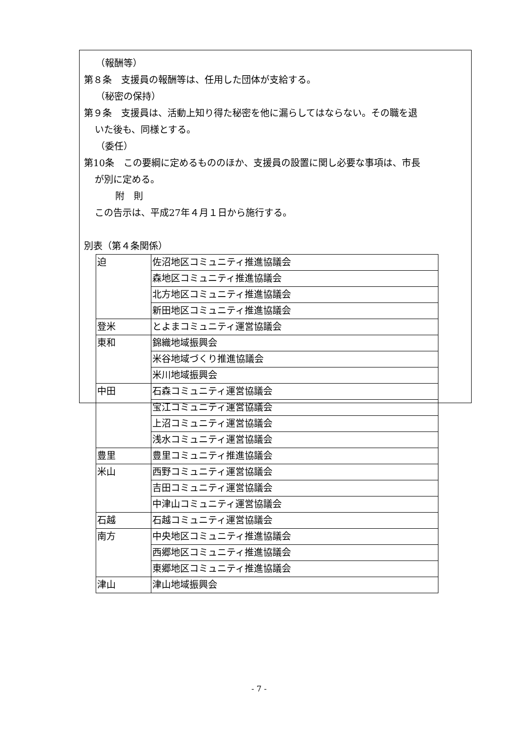（報酬等）
第８条　支援員の報酬等は、任用した団体が支給する。
（秘密の保持）
第９条　支援員は、活動上知り得た秘密を他に漏らしてはならない。その職を退
いた後も、同様とする。
（委任）
第10条　この要綱に定めるもののほか、支援員の設置に関し必要な事項は、市長
が別に定める。
附　則
この告示は、平成27年４月１日から施行する。
別表（第４条関係）
| 迫 | 佐沼地区コミュニティ推進協議会 |
| | 森地区コミュニティ推進協議会 |
| | 北方地区コミュニティ推進協議会 |
| | 新田地区コミュニティ推進協議会 |
| 登米 | とよまコミュニティ運営協議会 |
| 東和 | 錦織地域振興会 |
| | 米谷地域づくり推進協議会 |
| | 米川地域振興会 |
| 中田 | 石森コミュニティ運営協議会 |
| | 宝江コミュニティ運営協議会 |
| | 上沼コミュニティ運営協議会 |
| | 浅水コミュニティ運営協議会 |
| 豊里 | 豊里コミュニティ推進協議会 |
| 米山 | 西野コミュニティ運営協議会 |
| | 吉田コミュニティ運営協議会 |
| | 中津山コミュニティ運営協議会 |
| 石越 | 石越コミュニティ運営協議会 |
| 南方 | 中央地区コミュニティ推進協議会 |
| | 西郷地区コミュニティ推進協議会 |
| | 東郷地区コミュニティ推進協議会 |
| 津山 | 津山地域振興会 |
- 7 -